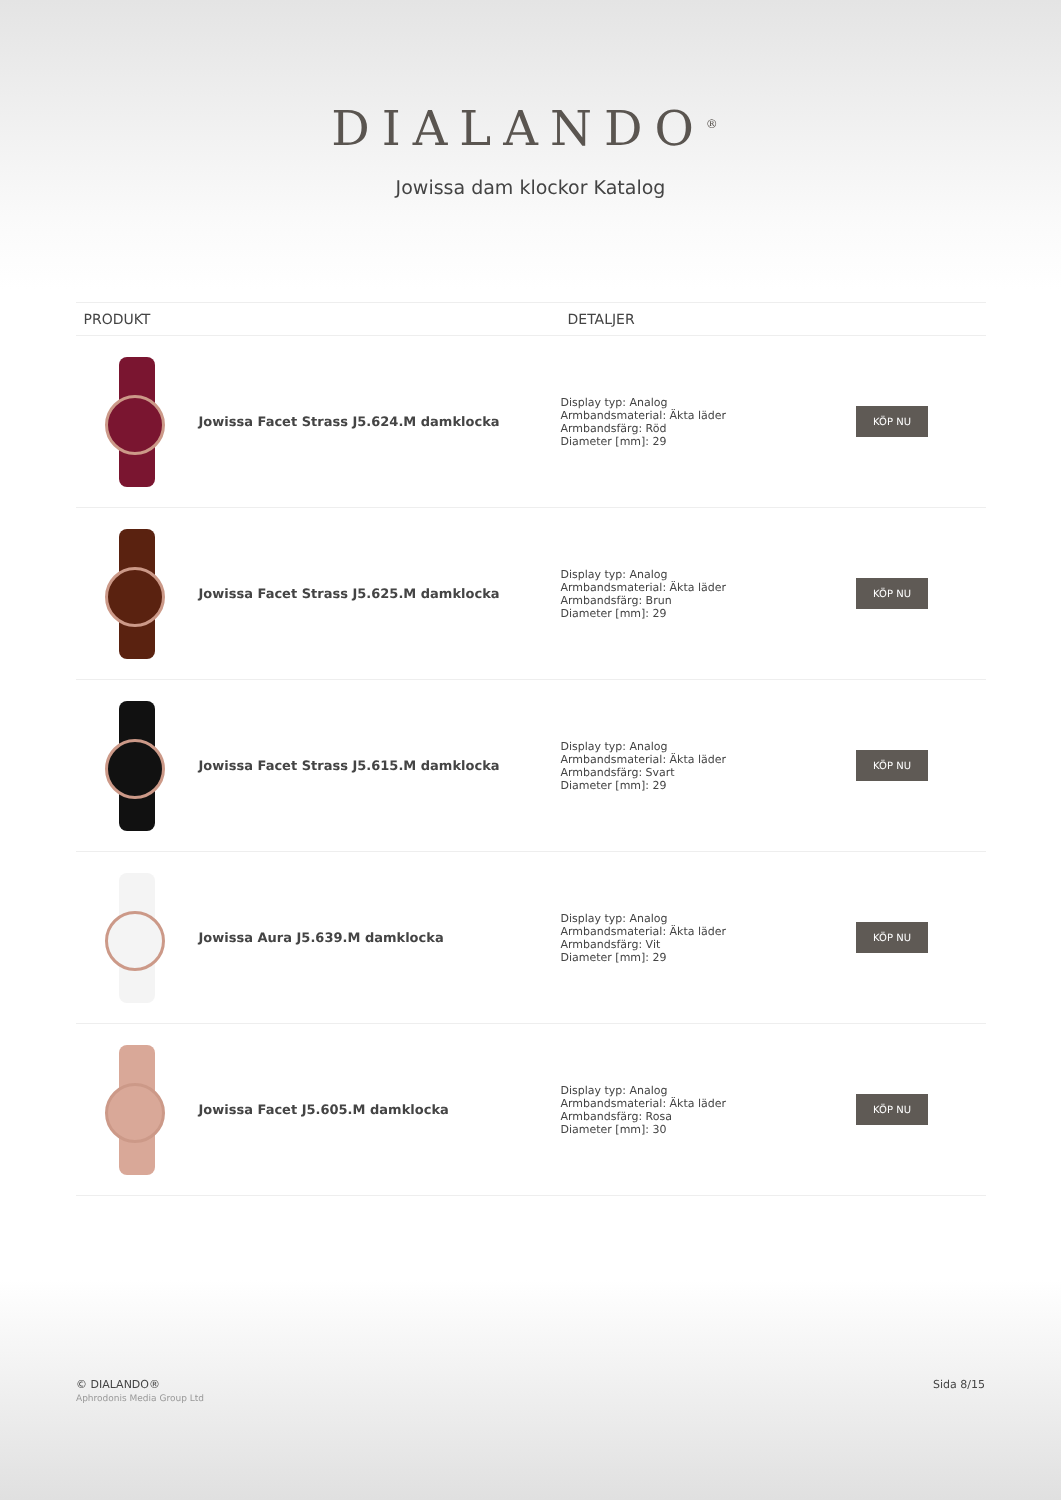DIALANDO<sup>®</sup>
Jowissa dam klockor Katalog
| PRODUKT | | DETALJER | |
| --- | --- | --- | --- |
| | Jowissa Facet Strass J5.624.M damklocka | Display typ: Analog Armbandsmaterial: Äkta läder Armbandsfärg: Röd Diameter [mm]: 29 | KÖP NU |
| | Jowissa Facet Strass J5.625.M damklocka | Display typ: Analog Armbandsmaterial: Äkta läder Armbandsfärg: Brun Diameter [mm]: 29 | KÖP NU |
| | Jowissa Facet Strass J5.615.M damklocka | Display typ: Analog Armbandsmaterial: Äkta läder Armbandsfärg: Svart Diameter [mm]: 29 | KÖP NU |
| | Jowissa Aura J5.639.M damklocka | Display typ: Analog Armbandsmaterial: Äkta läder Armbandsfärg: Vit Diameter [mm]: 29 | KÖP NU |
| | Jowissa Facet J5.605.M damklocka | Display typ: Analog Armbandsmaterial: Äkta läder Armbandsfärg: Rosa Diameter [mm]: 30 | KÖP NU |
© DIALANDO®
Aphrodonis Media Group Ltd
Sida 8/15